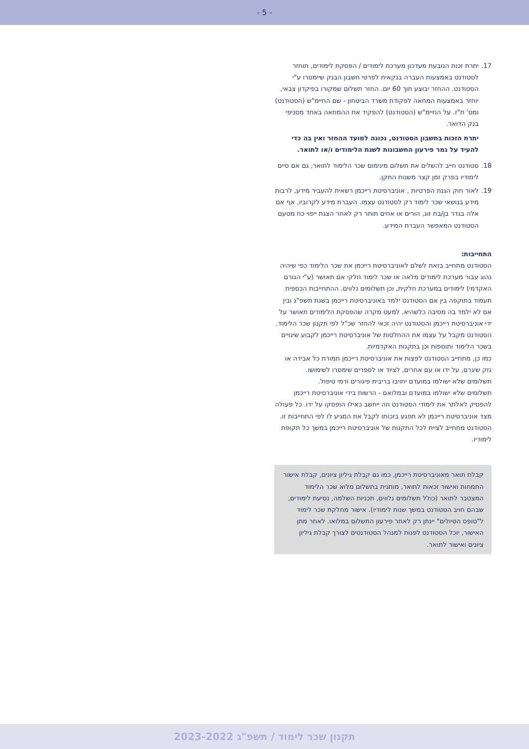- 5 -
17. יתרת זכות הנובעת מעדכון מערכת לימודים / הפסקת לימודים, תוחזר לסטודנט באמצעות העברה בנקאית לפרטי חשבון הבנק שיימסרו ע"י הסטודנט. ההחזר יבוצע תוך 60 יום. החזר תשלום שמקורו בפיקדון צבאי, יוחזר באמצעות המחאה לפקודת משרד הביטחון - שם החיימ"ש (הסטודנט) ומס' ת"ז. על החיימ"ש (הסטודנט) להפקיד את ההמחאה באחד מסניפי בנק הדואר.
יתרת הזכות בחשבון הסטודנט, נכונה למועד ההחזר ואין בה כדי להעיד על גמר פירעון החשבונות לשנת הלימודים ו/או לתואר.
18. סטודנט חייב להשלים את תשלום מינימום שכר הלימוד לתואר, גם אם סיים לימודיו בפרק זמן קצר משנות התקן.
19. לאור חוק הגנת הפרטיות , אוניברסיטת רייכמן רשאית להעביר מידע, לרבות מידע בנושאי שכר לימוד רק לסטודנט עצמו. העברת מידע לקרוביו, אף אם אלה בגדר בן/בת זוג, הורים או אחים תותר רק לאחר הצגת ייפוי כח מטעם הסטודנט המאפשר העברת המידע.
התחייבות:
הסטודנט מתחייב בזאת לשלם לאוניברסיטת רייכמן את שכר הלימוד כפי שיהיה נהוג עבור מערכת לימודים מלאה או שכר לימוד חלקי אם תאושר (ע"י הגורם האקדמי) לימודים במערכת חלקית, וכן תשלומים נלווים. ההתחייבות הכספית תעמוד בתוקפה בין אם הסטודנט ילמד באוניברסיטת רייכמן בשנת תשפ"ג ובין אם לא ילמד בה מסיבה כלשהיא, למעט מקרה שהפסקת הלימודים תאושר על ידי אוניברסיטת רייכמן והסטודנט יהיה זכאי להחזר שכ"ל לפי תקנון שכר הלימוד.
הסטודנט מקבל על עצמו את ההחלטות של אוניברסיטת רייכמן לקבוע שינויים בשכר הלימוד ותוספות וכן בתקנות האקדמיות.
כמו כן, מתחייב הסטודנט לפצות את אוניברסיטת רייכמן תמורת כל אבידה או נזק שיגרם, על ידו או עם אחרים, לציוד או לספרים שימסרו לשימושו.
תשלומים שלא ישולמו במועדם יחויבו בריבית פיגורים ודמי טיפול.
תשלומים שלא ישולמו במועדם ובמלואם - הרשות בידי אוניברסיטת רייכמן להפסיק לאלתר את לימודי הסטודנט וזה ייחשב כאילו הופסקו על ידו. כל פעולה מצד אוניברסיטת רייכמן לא תפגע בזכותו לקבל את המגיע לו לפי התחייבות זו.
הסטודנט מתחייב לציית לכל התקנות של אוניברסיטת רייכמן במשך כל תקופת לימודיו.
קבלת תואר מאוניברסיטת רייכמן, כמו גם קבלת גיליון ציונים, קבלת אישור התמחות ואישור זכאות לתואר, מותנית בתשלום מלוא שכר הלימוד המצטבר לתואר (כולל תשלומים נלווים, תכניות השלמה, נסיעת לימודים, שבהם חויב הסטודנט במשך שנות לימודיו). אישור מחלקת שכר לימוד ל"טופס הטיולים" יינתן רק לאחר פירעון התשלום במלואו. לאחר מתן האישור, יוכל הסטודנט לפנות למנהל הסטודנטים לצורך קבלת גיליון ציונים ואישור לתואר.
תקנון שכר לימוד / תשפ"ג 2023-2022